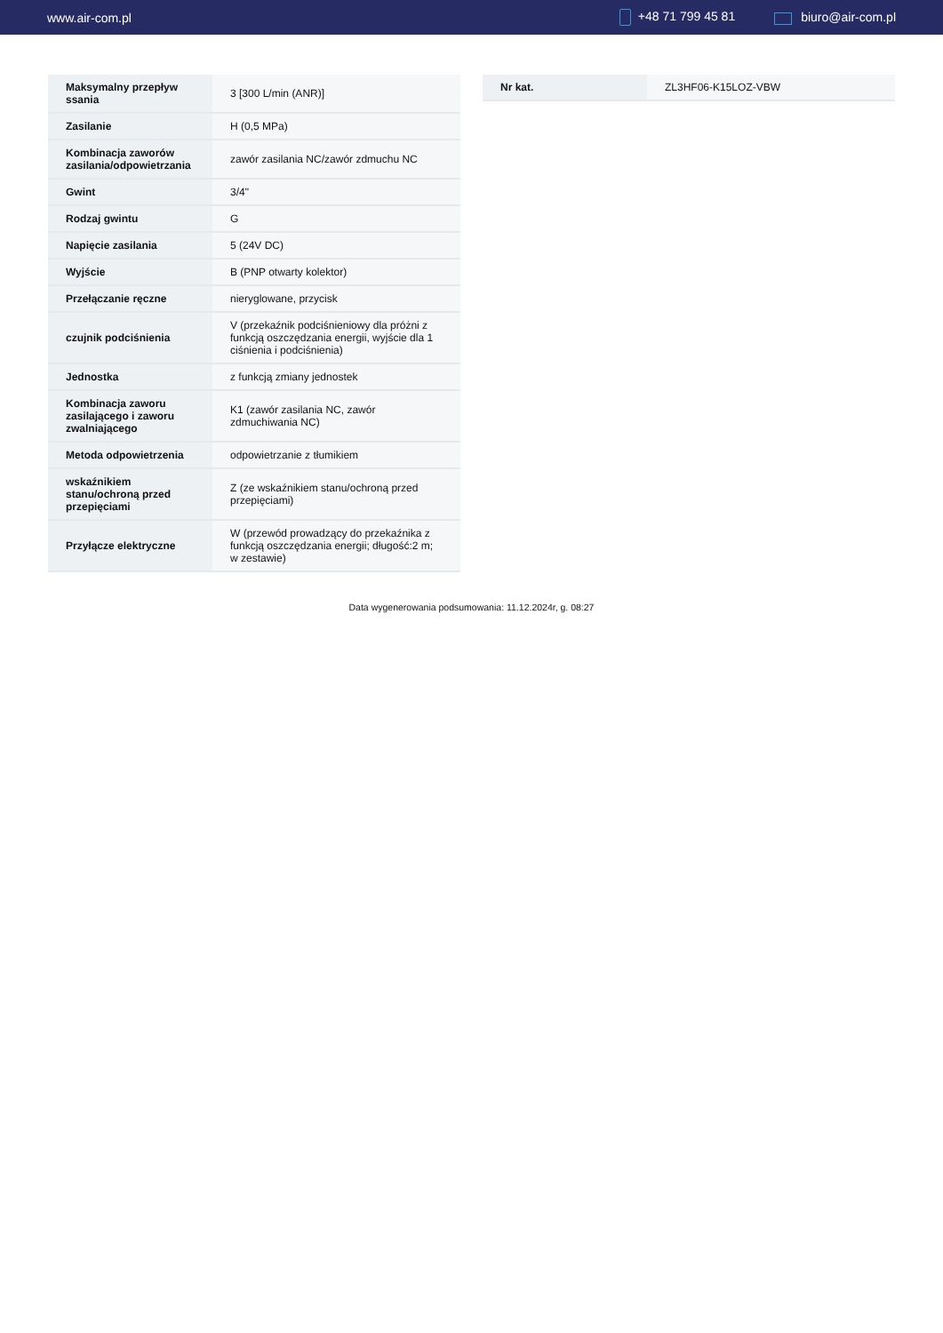www.air-com.pl +48 71 799 45 81 biuro@air-com.pl
| Maksymalny przepływ ssania | 3 [300 L/min (ANR)] |
| Zasilanie | H (0,5 MPa) |
| Kombinacja zaworów zasilania/odpowietrzania | zawór zasilania NC/zawór zdmuchu NC |
| Gwint | 3/4" |
| Rodzaj gwintu | G |
| Napięcie zasilania | 5 (24V DC) |
| Wyjście | B (PNP otwarty kolektor) |
| Przełączanie ręczne | nieryglowane, przycisk |
| czujnik podciśnienia | V (przekaźnik podciśnieniowy dla próżni z funkcją oszczędzania energii, wyjście dla 1 ciśnienia i podciśnienia) |
| Jednostka | z funkcją zmiany jednostek |
| Kombinacja zaworu zasilającego i zaworu zwalniającego | K1 (zawór zasilania NC, zawór zdmuchiwania NC) |
| Metoda odpowietrzenia | odpowietrzanie z tłumikiem |
| wskaźnikiem stanu/ochroną przed przepięciami | Z (ze wskaźnikiem stanu/ochroną przed przepięciami) |
| Przyłącze elektryczne | W (przewód prowadzący do przekaźnika z funkcją oszczędzania energii; długość:2 m; w zestawie) |
| Nr kat. | ZL3HF06-K15LOZ-VBW |
Data wygenerowania podsumowania: 11.12.2024r, g. 08:27